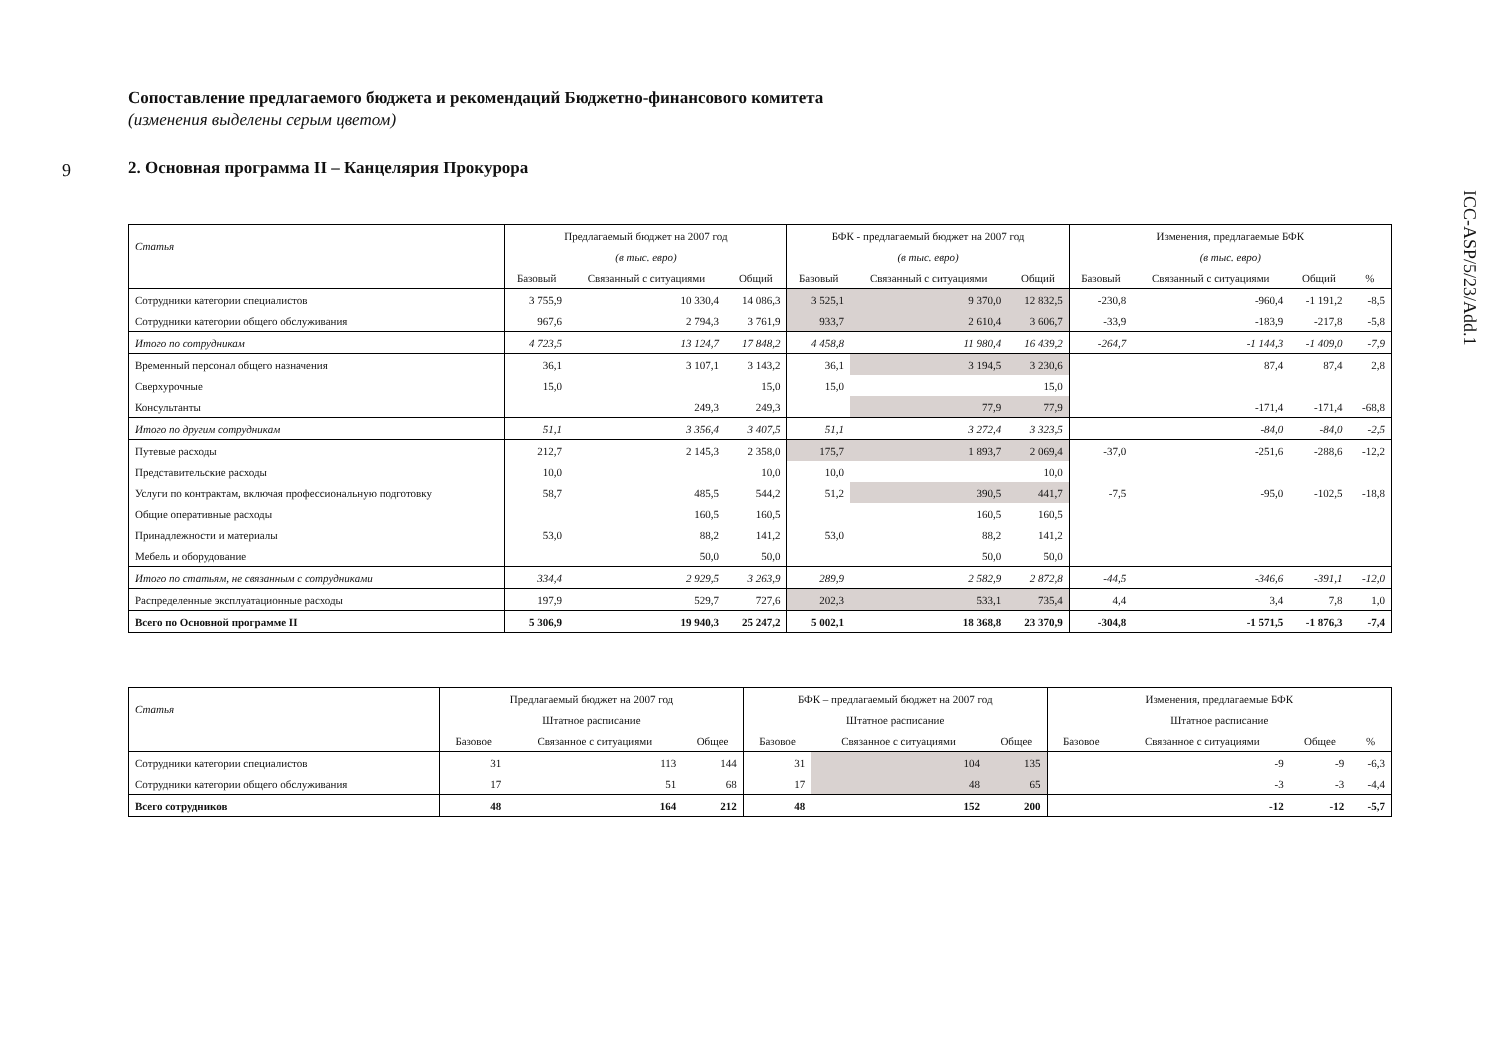9
ICC-ASP/5/23/Add.1
Сопоставление предлагаемого бюджета и рекомендаций Бюджетно-финансового комитета
(изменения выделены серым цветом)
2. Основная программа II – Канцелярия Прокурора
| Статья | Предлагаемый бюджет на 2007 год | | | БФК - предлагаемый бюджет на 2007 год | | | Изменения, предлагаемые БФК | | | |
| --- | --- | --- | --- | --- | --- | --- | --- | --- | --- | --- |
| | (в тыс. евро) | | | (в тыс. евро) | | | (в тыс. евро) | | | |
| | Базовый | Связанный с ситуациями | Общий | Базовый | Связанный с ситуациями | Общий | Базовый | Связанный с ситуациями | Общий | % |
| Сотрудники категории специалистов | 3 755,9 | 10 330,4 | 14 086,3 | 3 525,1 | 9 370,0 | 12 832,5 | -230,8 | -960,4 | -1 191,2 | -8,5 |
| Сотрудники категории общего обслуживания | 967,6 | 2 794,3 | 3 761,9 | 933,7 | 2 610,4 | 3 606,7 | -33,9 | -183,9 | -217,8 | -5,8 |
| Итого по сотрудникам | 4 723,5 | 13 124,7 | 17 848,2 | 4 458,8 | 11 980,4 | 16 439,2 | -264,7 | -1 144,3 | -1 409,0 | -7,9 |
| Временный персонал общего назначения | 36,1 | 3 107,1 | 3 143,2 | 36,1 | 3 194,5 | 3 230,6 | | 87,4 | 87,4 | 2,8 |
| Сверхурочные | 15,0 | | 15,0 | 15,0 | | 15,0 | | | | |
| Консультанты | | 249,3 | 249,3 | | 77,9 | 77,9 | | -171,4 | -171,4 | -68,8 |
| Итого по другим сотрудникам | 51,1 | 3 356,4 | 3 407,5 | 51,1 | 3 272,4 | 3 323,5 | | -84,0 | -84,0 | -2,5 |
| Путевые расходы | 212,7 | 2 145,3 | 2 358,0 | 175,7 | 1 893,7 | 2 069,4 | -37,0 | -251,6 | -288,6 | -12,2 |
| Представительские расходы | 10,0 | | 10,0 | 10,0 | | 10,0 | | | | |
| Услуги по контрактам, включая профессиональную подготовку | 58,7 | 485,5 | 544,2 | 51,2 | 390,5 | 441,7 | -7,5 | -95,0 | -102,5 | -18,8 |
| Общие оперативные расходы | | 160,5 | 160,5 | | 160,5 | 160,5 | | | | |
| Принадлежности и материалы | 53,0 | 88,2 | 141,2 | 53,0 | 88,2 | 141,2 | | | | |
| Мебель и оборудование | | 50,0 | 50,0 | | 50,0 | 50,0 | | | | |
| Итого по статьям, не связанным с сотрудниками | 334,4 | 2 929,5 | 3 263,9 | 289,9 | 2 582,9 | 2 872,8 | -44,5 | -346,6 | -391,1 | -12,0 |
| Распределенные эксплуатационные расходы | 197,9 | 529,7 | 727,6 | 202,3 | 533,1 | 735,4 | 4,4 | 3,4 | 7,8 | 1,0 |
| Всего по Основной программе II | 5 306,9 | 19 940,3 | 25 247,2 | 5 002,1 | 18 368,8 | 23 370,9 | -304,8 | -1 571,5 | -1 876,3 | -7,4 |
| Статья | Предлагаемый бюджет на 2007 год | | | БФК – предлагаемый бюджет на 2007 год | | | Изменения, предлагаемые БФК | | | |
| --- | --- | --- | --- | --- | --- | --- | --- | --- | --- | --- |
| | Штатное расписание | | | Штатное расписание | | | Штатное расписание | | | |
| | Базовое | Связанное с ситуациями | Общее | Базовое | Связанное с ситуациями | Общее | Базовое | Связанное с ситуациями | Общее | % |
| Сотрудники категории специалистов | 31 | 113 | 144 | 31 | 104 | 135 | | -9 | -9 | -6,3 |
| Сотрудники категории общего обслуживания | 17 | 51 | 68 | 17 | 48 | 65 | | -3 | -3 | -4,4 |
| Всего сотрудников | 48 | 164 | 212 | 48 | 152 | 200 | | -12 | -12 | -5,7 |